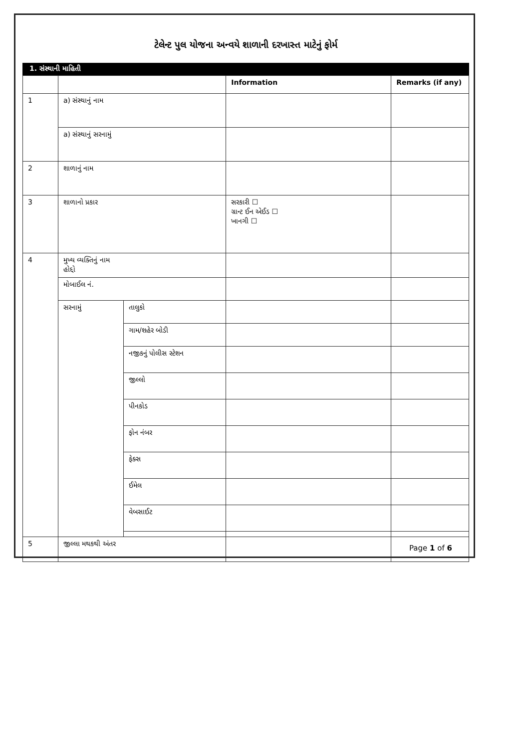ટેલેન્ટ પુલ યોજના અન્વયે શાળાની દરખાસ્ત માટેનું ફોર્મ
1. સંસ્થાની માહિતી
| | | | Information | Remarks (if any) |
| --- | --- | --- | --- | --- |
| 1 | a) સંસ્થાનું નામ | | | |
| | a) સંસ્થાનું સરનામું | | | |
| 2 | શાળાનું નામ | | | |
| 3 | શાળાનો પ્રકાર | | સરકારી ☐ ગ્રાન્ટ ઈન એઈડ ☐ ખાનગી ☐ | |
| 4 | મુખ્ય વ્યક્તિનું નામ હોદ્દો | | | |
| | મોબાઈલ નં. | | | |
| | સરનામું | તાલુકો | | |
| | | ગામ/શહેર બોડી | | |
| | | નજીકનું પોલીસ સ્ટેશન | | |
| | | જીલ્લો | | |
| | | પીનકોડ | | |
| | | ફોન નંબર | | |
| | | ફેક્સ | | |
| | | ઈમેલ | | |
| | | વેબસાઈટ | | |
| 5 | જીલ્લા મથકથી અંતર | | | |
Page 1 of 6